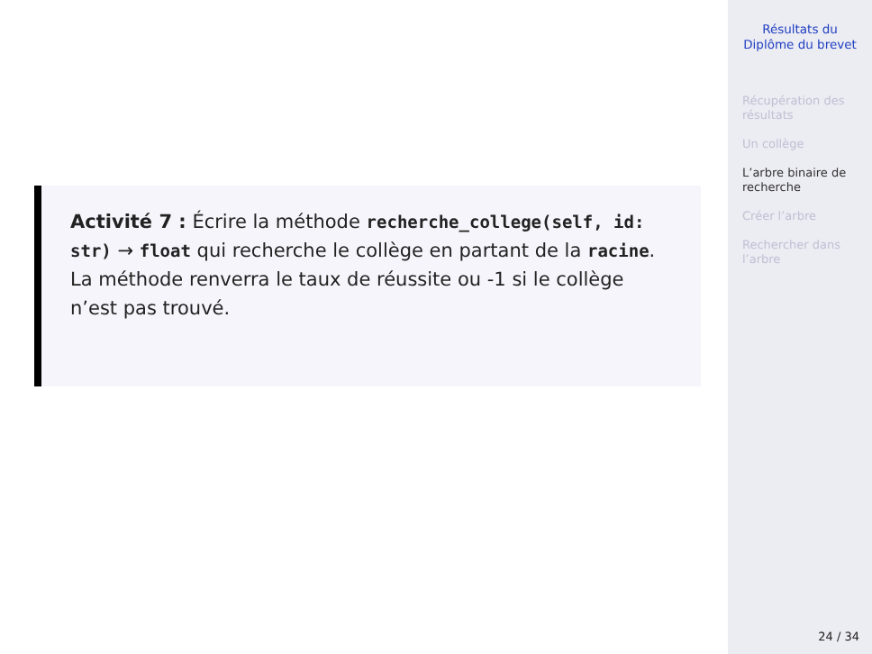Activité 7 : Écrire la méthode recherche_college(self, id: str) → float qui recherche le collège en partant de la racine. La méthode renverra le taux de réussite ou -1 si le collège n’est pas trouvé.
Résultats du
Diplôme du brevet
Récupération des
résultats
Un collège
L’arbre binaire de
recherche
Créer l’arbre
Rechercher dans
l’arbre
24 / 34